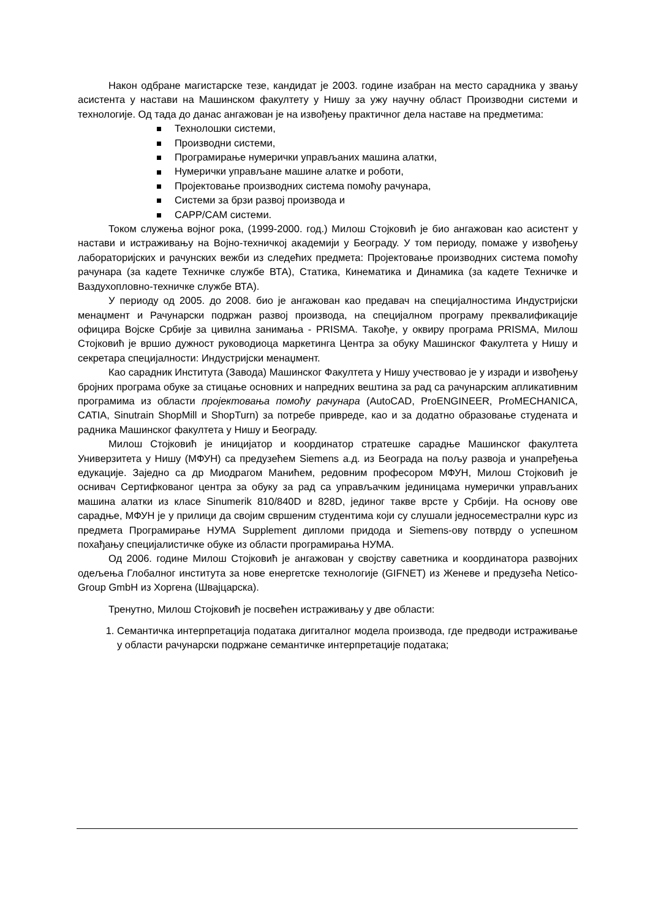Након одбране магистарске тезе, кандидат је 2003. године изабран на место сарадника у звању асистента у настави на Машинском факултету у Нишу за ужу научну област Производни системи и технологије. Од тада до данас ангажован је на извођењу практичног дела наставе на предметима:
Технолошки системи,
Производни системи,
Програмирање нумерички управљаних машина алатки,
Нумерички управљане машине алатке и роботи,
Пројектовање производних система помоћу рачунара,
Системи за брзи развој производа и
CAPP/CAM системи.
Током служења војног рока, (1999-2000. год.) Милош Стојковић је био ангажован као асистент у настави и истраживању на Војно-техничкој академији у Београду. У том периоду, помаже у извођењу лабораторијских и рачунских вежби из следећих предмета: Пројектовање производних система помоћу рачунара (за кадете Техничке службе ВТА), Статика, Кинематика и Динамика (за кадете Техничке и Ваздухопловно-техничке службе ВТА).
У периоду од 2005. до 2008. био је ангажован као предавач на специјалностима Индустријски менаџмент и Рачунарски подржан развој производа, на специјалном програму преквалификације официра Војске Србије за цивилна занимања - PRISMA. Такође, у оквиру програма PRISMA, Милош Стојковић је вршио дужност руководиоца маркетинга Центра за обуку Машинског Факултета у Нишу и секретара специјалности: Индустријски менаџмент.
Као сарадник Института (Завода) Машинског Факултета у Нишу учествовао је у изради и извођењу бројних програма обуке за стицање основних и напредних вештина за рад са рачунарским апликативним програмима из области пројектовања помоћу рачунара (AutoCAD, ProENGINEER, ProMECHANICA, CATIA, Sinutrain ShopMill и ShopTurn) за потребе привреде, као и за додатно образовање студената и радника Машинског факултета у Нишу и Београду.
Милош Стојковић је иницијатор и координатор стратешке сарадње Машинског факултета Универзитета у Нишу (МФУН) са предузећем Siemens а.д. из Београда на пољу развоја и унапређења едукације. Заједно са др Миодрагом Манићем, редовним професором МФУН, Милош Стојковић је оснивач Сертифкованог центра за обуку за рад са управљачким јединицама нумерички управљаних машина алатки из класе Sinumerik 810/840D и 828D, јединог такве врсте у Србији. На основу ове сарадње, МФУН је у прилици да својим свршеним студентима који су слушали једносеместрални курс из предмета Програмирање НУМА Supplement дипломи придода и Siemens-ову потврду о успешном похађању специјалистичке обуке из области програмирања НУМА.
Од 2006. године Милош Стојковић је ангажован у својству саветника и координатора развојних одељења Глобалног института за нове енергетске технологије (GIFNET) из Женеве и предузећа Netico-Group GmbH из Хоргена (Швајцарска).
Тренутно, Милош Стојковић је посвећен истраживању у две области:
Семантичка интерпретација података дигиталног модела производа, где предводи истраживање у области рачунарски подржане семантичке интерпретације података;